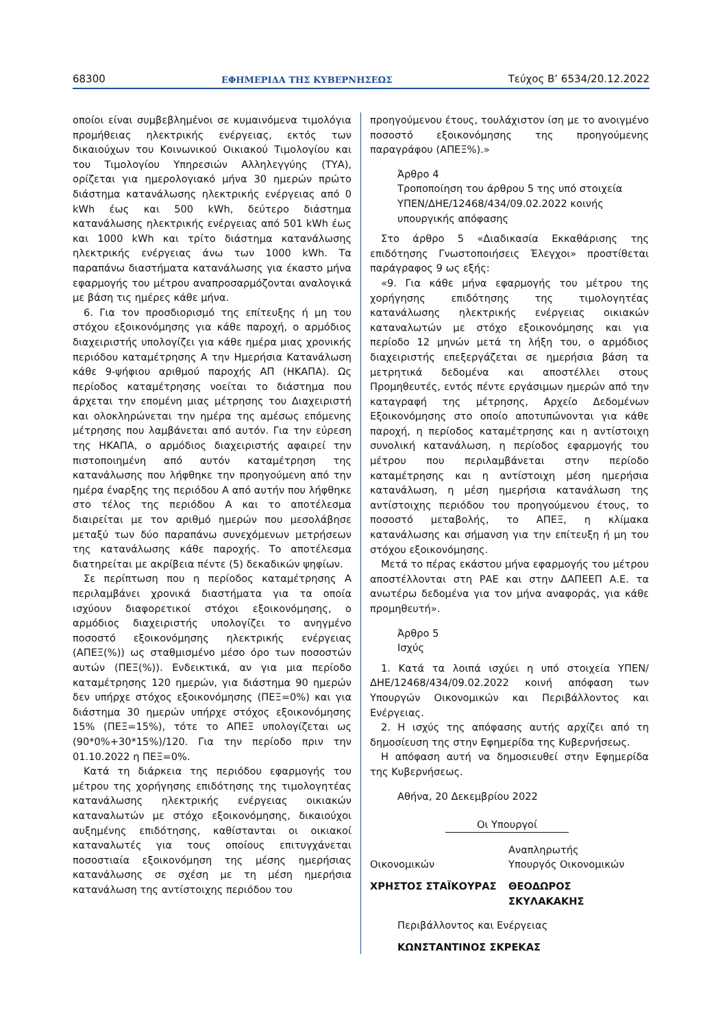68300 ΕΦΗΜΕΡΙΔΑ ΤΗΣ ΚΥΒΕΡΝΗΣΕΩΣ Τεύχος B’ 6534/20.12.2022
οποίοι είναι συμβεβλημένοι σε κυμαινόμενα τιμολόγια προμήθειας ηλεκτρικής ενέργειας, εκτός των δικαιούχων του Κοινωνικού Οικιακού Τιμολογίου και του Τιμολογίου Υπηρεσιών Αλληλεγγύης (ΤΥΑ), ορίζεται για ημερολογιακό μήνα 30 ημερών πρώτο διάστημα κατανάλωσης ηλεκτρικής ενέργειας από 0 kWh έως και 500 kWh, δεύτερο διάστημα κατανάλωσης ηλεκτρικής ενέργειας από 501 kWh έως και 1000 kWh και τρίτο διάστημα κατανάλωσης ηλεκτρικής ενέργειας άνω των 1000 kWh. Τα παραπάνω διαστήματα κατανάλωσης για έκαστο μήνα εφαρμογής του μέτρου αναπροσαρμόζονται αναλογικά με βάση τις ημέρες κάθε μήνα.
6. Για τον προσδιορισμό της επίτευξης ή μη του στόχου εξοικονόμησης για κάθε παροχή, ο αρμόδιος διαχειριστής υπολογίζει για κάθε ημέρα μιας χρονικής περιόδου καταμέτρησης Α την Ημερήσια Κατανάλωση κάθε 9-ψήφιου αριθμού παροχής ΑΠ (ΗΚΑΠΑ). Ως περίοδος καταμέτρησης νοείται το διάστημα που άρχεται την επομένη μιας μέτρησης του Διαχειριστή και ολοκληρώνεται την ημέρα της αμέσως επόμενης μέτρησης που λαμβάνεται από αυτόν. Για την εύρεση της ΗΚΑΠΑ, ο αρμόδιος διαχειριστής αφαιρεί την πιστοποιημένη από αυτόν καταμέτρηση της κατανάλωσης που λήφθηκε την προηγούμενη από την ημέρα έναρξης της περιόδου Α από αυτήν που λήφθηκε στο τέλος της περιόδου Α και το αποτέλεσμα διαιρείται με τον αριθμό ημερών που μεσολάβησε μεταξύ των δύο παραπάνω συνεχόμενων μετρήσεων της κατανάλωσης κάθε παροχής. Το αποτέλεσμα διατηρείται με ακρίβεια πέντε (5) δεκαδικών ψηφίων.
Σε περίπτωση που η περίοδος καταμέτρησης Α περιλαμβάνει χρονικά διαστήματα για τα οποία ισχύουν διαφορετικοί στόχοι εξοικονόμησης, ο αρμόδιος διαχειριστής υπολογίζει το ανηγμένο ποσοστό εξοικονόμησης ηλεκτρικής ενέργειας (ΑΠΕΞ(%)) ως σταθμισμένο μέσο όρο των ποσοστών αυτών (ΠΕΞ(%)). Ενδεικτικά, αν για μια περίοδο καταμέτρησης 120 ημερών, για διάστημα 90 ημερών δεν υπήρχε στόχος εξοικονόμησης (ΠΕΞ=0%) και για διάστημα 30 ημερών υπήρχε στόχος εξοικονόμησης 15% (ΠΕΞ=15%), τότε το ΑΠΕΞ υπολογίζεται ως (90*0%+30*15%)/120. Για την περίοδο πριν την 01.10.2022 η ΠΕΞ=0%.
Κατά τη διάρκεια της περιόδου εφαρμογής του μέτρου της χορήγησης επιδότησης της τιμολογητέας κατανάλωσης ηλεκτρικής ενέργειας οικιακών καταναλωτών με στόχο εξοικονόμησης, δικαιούχοι αυξημένης επιδότησης, καθίστανται οι οικιακοί καταναλωτές για τους οποίους επιτυγχάνεται ποσοστιαία εξοικονόμηση της μέσης ημερήσιας κατανάλωσης σε σχέση με τη μέση ημερήσια κατανάλωση της αντίστοιχης περιόδου του
προηγούμενου έτους, τουλάχιστον ίση με το ανοιγμένο ποσοστό εξοικονόμησης της προηγούμενης παραγράφου (ΑΠΕΞ%).»
Άρθρο 4
Τροποποίηση του άρθρου 5 της υπό στοιχεία ΥΠΕΝ/ΔΗΕ/12468/434/09.02.2022 κοινής υπουργικής απόφασης
Στο άρθρο 5 «Διαδικασία Εκκαθάρισης της επιδότησης Γνωστοποιήσεις Έλεγχοι» προστίθεται παράγραφος 9 ως εξής:
«9. Για κάθε μήνα εφαρμογής του μέτρου της χορήγησης επιδότησης της τιμολογητέας κατανάλωσης ηλεκτρικής ενέργειας οικιακών καταναλωτών με στόχο εξοικονόμησης και για περίοδο 12 μηνών μετά τη λήξη του, ο αρμόδιος διαχειριστής επεξεργάζεται σε ημερήσια βάση τα μετρητικά δεδομένα και αποστέλλει στους Προμηθευτές, εντός πέντε εργάσιμων ημερών από την καταγραφή της μέτρησης, Αρχείο Δεδομένων Εξοικονόμησης στο οποίο αποτυπώνονται για κάθε παροχή, η περίοδος καταμέτρησης και η αντίστοιχη συνολική κατανάλωση, η περίοδος εφαρμογής του μέτρου που περιλαμβάνεται στην περίοδο καταμέτρησης και η αντίστοιχη μέση ημερήσια κατανάλωση, η μέση ημερήσια κατανάλωση της αντίστοιχης περιόδου του προηγούμενου έτους, το ποσοστό μεταβολής, το ΑΠΕΞ, η κλίμακα κατανάλωσης και σήμανση για την επίτευξη ή μη του στόχου εξοικονόμησης.
Μετά το πέρας εκάστου μήνα εφαρμογής του μέτρου αποστέλλονται στη ΡΑΕ και στην ΔΑΠΕΕΠ Α.Ε. τα ανωτέρω δεδομένα για τον μήνα αναφοράς, για κάθε προμηθευτή».
Άρθρο 5
Ισχύς
1. Κατά τα λοιπά ισχύει η υπό στοιχεία ΥΠΕΝ/ΔΗΕ/12468/434/09.02.2022 κοινή απόφαση των Υπουργών Οικονομικών και Περιβάλλοντος και Ενέργειας.
2. Η ισχύς της απόφασης αυτής αρχίζει από τη δημοσίευση της στην Εφημερίδα της Κυβερνήσεως.
Η απόφαση αυτή να δημοσιευθεί στην Εφημερίδα της Κυβερνήσεως.
Αθήνα, 20 Δεκεμβρίου 2022
Οι Υπουργοί
Οικονομικών Αναπληρωτής
Υπουργός Οικονομικών
ΧΡΗΣΤΟΣ ΣΤΑΪΚΟΥΡΑΣ ΘΕΟΔΩΡΟΣ ΣΚΥΛΑΚΑΚΗΣ
Περιβάλλοντος και Ενέργειας
ΚΩΝΣΤΑΝΤΙΝΟΣ ΣΚΡΕΚΑΣ